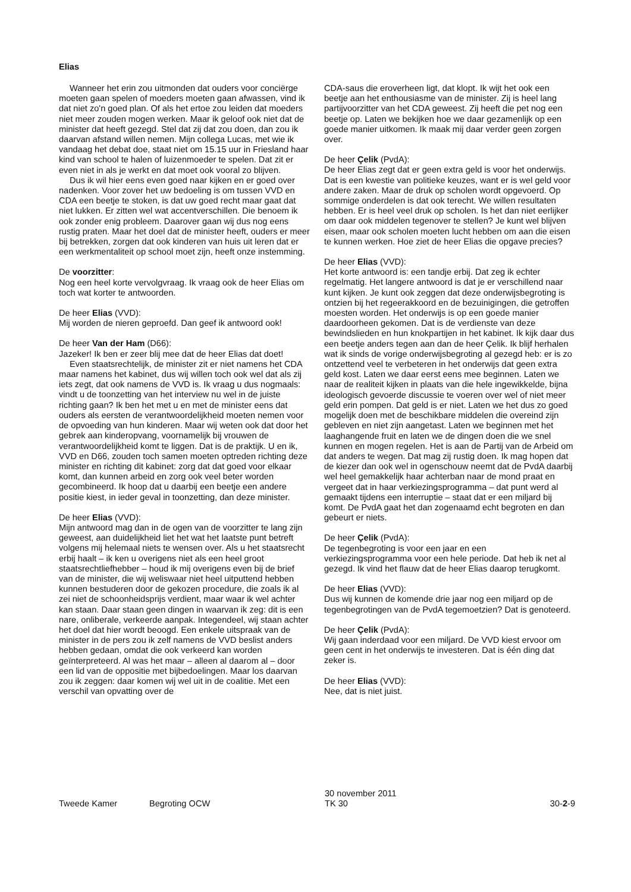Elias
Wanneer het erin zou uitmonden dat ouders voor conciërge moeten gaan spelen of moeders moeten gaan afwassen, vind ik dat niet zo'n goed plan. Of als het ertoe zou leiden dat moeders niet meer zouden mogen werken. Maar ik geloof ook niet dat de minister dat heeft gezegd. Stel dat zij dat zou doen, dan zou ik daarvan afstand willen nemen. Mijn collega Lucas, met wie ik vandaag het debat doe, staat niet om 15.15 uur in Friesland haar kind van school te halen of luizenmoeder te spelen. Dat zit er even niet in als je werkt en dat moet ook vooral zo blijven.
Dus ik wil hier eens even goed naar kijken en er goed over nadenken. Voor zover het uw bedoeling is om tussen VVD en CDA een beetje te stoken, is dat uw goed recht maar gaat dat niet lukken. Er zitten wel wat accentverschillen. Die benoem ik ook zonder enig probleem. Daarover gaan wij dus nog eens rustig praten. Maar het doel dat de minister heeft, ouders er meer bij betrekken, zorgen dat ook kinderen van huis uit leren dat er een werkmentaliteit op school moet zijn, heeft onze instemming.
De voorzitter:
Nog een heel korte vervolgvraag. Ik vraag ook de heer Elias om toch wat korter te antwoorden.
De heer Elias (VVD):
Mij worden de nieren geproefd. Dan geef ik antwoord ook!
De heer Van der Ham (D66):
Jazeker! Ik ben er zeer blij mee dat de heer Elias dat doet!
Even staatsrechtelijk, de minister zit er niet namens het CDA maar namens het kabinet, dus wij willen toch ook wel dat als zij iets zegt, dat ook namens de VVD is. Ik vraag u dus nogmaals: vindt u de toonzetting van het interview nu wel in de juiste richting gaan? Ik ben het met u en met de minister eens dat ouders als eersten de verantwoordelijkheid moeten nemen voor de opvoeding van hun kinderen. Maar wij weten ook dat door het gebrek aan kinderopvang, voornamelijk bij vrouwen de verantwoordelijkheid komt te liggen. Dat is de praktijk. U en ik, VVD en D66, zouden toch samen moeten optreden richting deze minister en richting dit kabinet: zorg dat dat goed voor elkaar komt, dan kunnen arbeid en zorg ook veel beter worden gecombineerd. Ik hoop dat u daarbij een beetje een andere positie kiest, in ieder geval in toonzetting, dan deze minister.
De heer Elias (VVD):
Mijn antwoord mag dan in de ogen van de voorzitter te lang zijn geweest, aan duidelijkheid liet het wat het laatste punt betreft volgens mij helemaal niets te wensen over. Als u het staatsrecht erbij haalt – ik ken u overigens niet als een heel groot staatsrechtliefhebber – houd ik mij overigens even bij de brief van de minister, die wij weliswaar niet heel uitputtend hebben kunnen bestuderen door de gekozen procedure, die zoals ik al zei niet de schoonheidsprijs verdient, maar waar ik wel achter kan staan. Daar staan geen dingen in waarvan ik zeg: dit is een nare, onliberale, verkeerde aanpak. Integendeel, wij staan achter het doel dat hier wordt beoogd. Een enkele uitspraak van de minister in de pers zou ik zelf namens de VVD beslist anders hebben gedaan, omdat die ook verkeerd kan worden geïnterpreteerd. Al was het maar – alleen al daarom al – door een lid van de oppositie met bijbedoelingen. Maar los daarvan zou ik zeggen: daar komen wij wel uit in de coalitie. Met een verschil van opvatting over de
CDA-saus die eroverheen ligt, dat klopt. Ik wijt het ook een beetje aan het enthousiasme van de minister. Zij is heel lang partijvoorzitter van het CDA geweest. Zij heeft die pet nog een beetje op. Laten we bekijken hoe we daar gezamenlijk op een goede manier uitkomen. Ik maak mij daar verder geen zorgen over.
De heer Çelik (PvdA):
De heer Elias zegt dat er geen extra geld is voor het onderwijs. Dat is een kwestie van politieke keuzes, want er is wel geld voor andere zaken. Maar de druk op scholen wordt opgevoerd. Op sommige onderdelen is dat ook terecht. We willen resultaten hebben. Er is heel veel druk op scholen. Is het dan niet eerlijker om daar ook middelen tegenover te stellen? Je kunt wel blijven eisen, maar ook scholen moeten lucht hebben om aan die eisen te kunnen werken. Hoe ziet de heer Elias die opgave precies?
De heer Elias (VVD):
Het korte antwoord is: een tandje erbij. Dat zeg ik echter regelmatig. Het langere antwoord is dat je er verschillend naar kunt kijken. Je kunt ook zeggen dat deze onderwijsbegroting is ontzien bij het regeerakkoord en de bezuinigingen, die getroffen moesten worden. Het onderwijs is op een goede manier daardoorheen gekomen. Dat is de verdienste van deze bewindslieden en hun knokpartijen in het kabinet. Ik kijk daar dus een beetje anders tegen aan dan de heer Çelik. Ik blijf herhalen wat ik sinds de vorige onderwijsbegroting al gezegd heb: er is zo ontzettend veel te verbeteren in het onderwijs dat geen extra geld kost. Laten we daar eerst eens mee beginnen. Laten we naar de realiteit kijken in plaats van die hele ingewikkelde, bijna ideologisch gevoerde discussie te voeren over wel of niet meer geld erin pompen. Dat geld is er niet. Laten we het dus zo goed mogelijk doen met de beschikbare middelen die overeind zijn gebleven en niet zijn aangetast. Laten we beginnen met het laaghangende fruit en laten we de dingen doen die we snel kunnen en mogen regelen. Het is aan de Partij van de Arbeid om dat anders te wegen. Dat mag zij rustig doen. Ik mag hopen dat de kiezer dan ook wel in ogenschouw neemt dat de PvdA daarbij wel heel gemakkelijk haar achterban naar de mond praat en vergeet dat in haar verkiezingsprogramma – dat punt werd al gemaakt tijdens een interruptie – staat dat er een miljard bij komt. De PvdA gaat het dan zogenaamd echt begroten en dan gebeurt er niets.
De heer Çelik (PvdA):
De tegenbegroting is voor een jaar en een verkiezingsprogramma voor een hele periode. Dat heb ik net al gezegd. Ik vind het flauw dat de heer Elias daarop terugkomt.
De heer Elias (VVD):
Dus wij kunnen de komende drie jaar nog een miljard op de tegenbegrotingen van de PvdA tegemoetzien? Dat is genoteerd.
De heer Çelik (PvdA):
Wij gaan inderdaad voor een miljard. De VVD kiest ervoor om geen cent in het onderwijs te investeren. Dat is één ding dat zeker is.
De heer Elias (VVD):
Nee, dat is niet juist.
Tweede Kamer
Begroting OCW
30 november 2011
TK 30
30-2-9